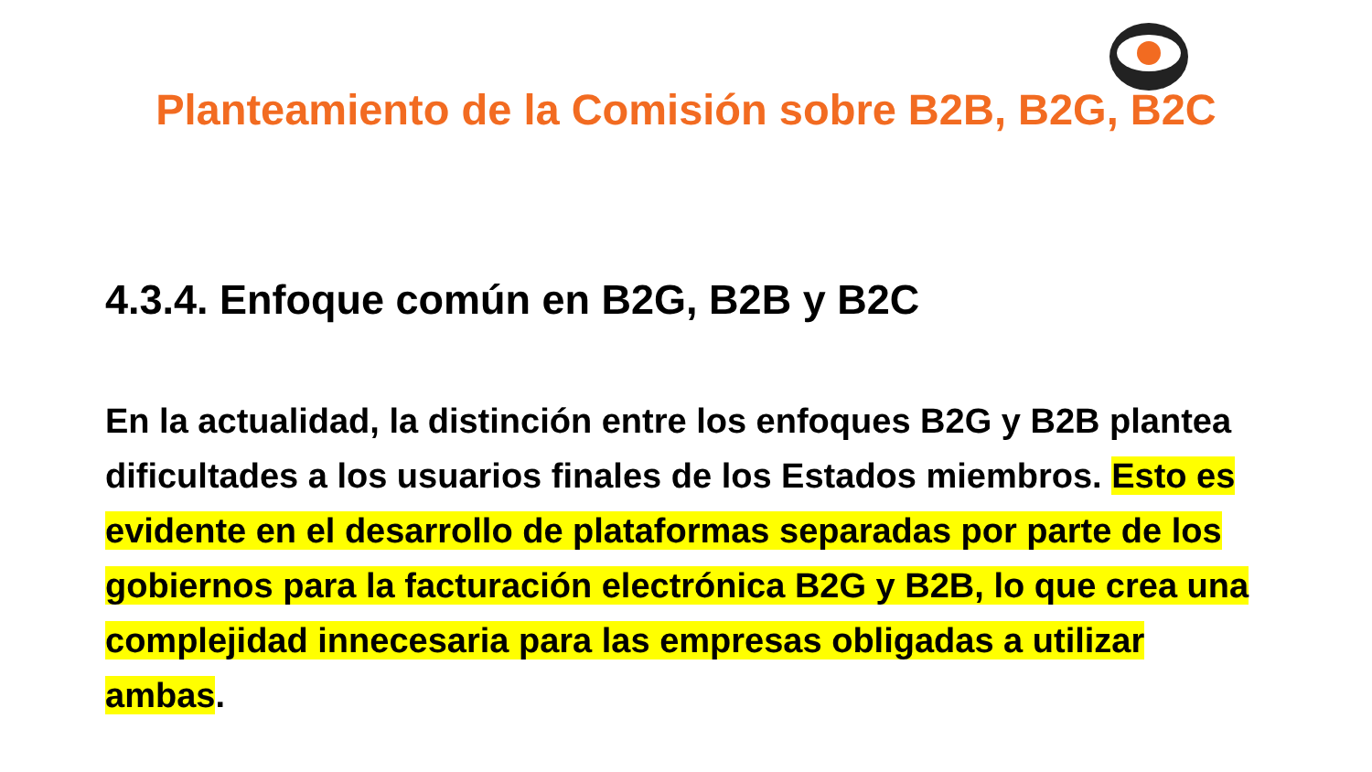Planteamiento de la Comisión sobre B2B, B2G, B2C
4.3.4. Enfoque común en B2G, B2B y B2C
En la actualidad, la distinción entre los enfoques B2G y B2B plantea dificultades a los usuarios finales de los Estados miembros. Esto es evidente en el desarrollo de plataformas separadas por parte de los gobiernos para la facturación electrónica B2G y B2B, lo que crea una complejidad innecesaria para las empresas obligadas a utilizar ambas.